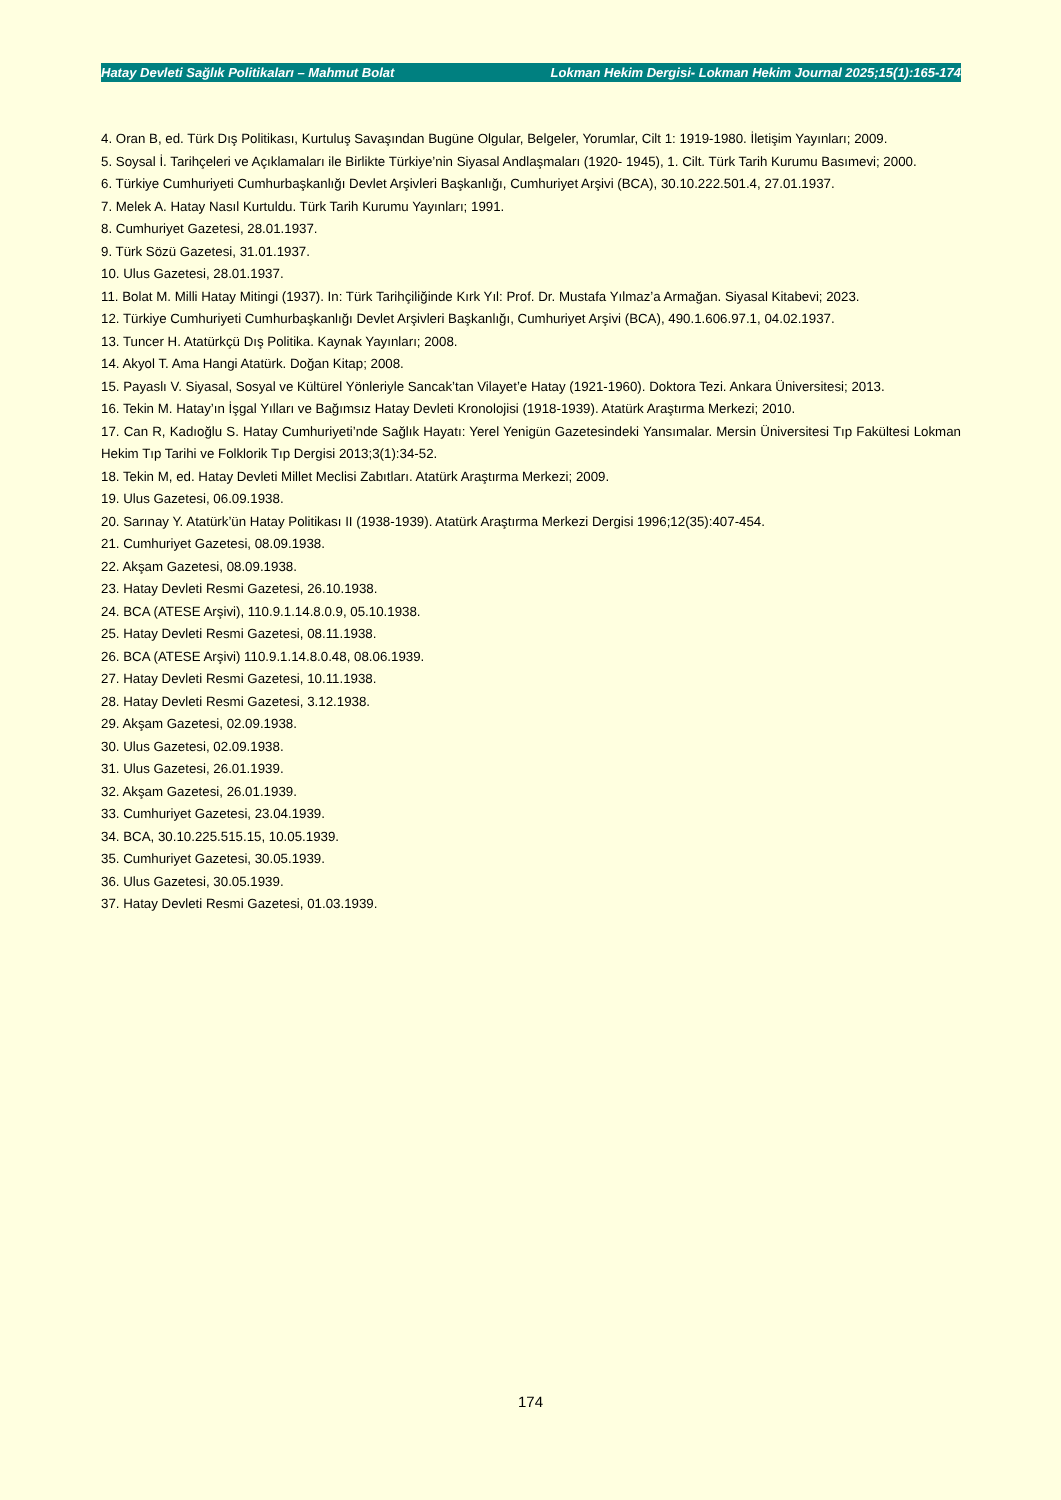Hatay Devleti Sağlık Politikaları – Mahmut Bolat Lokman Hekim Dergisi- Lokman Hekim Journal 2025;15(1):165-174
4. Oran B, ed. Türk Dış Politikası, Kurtuluş Savaşından Bugüne Olgular, Belgeler, Yorumlar, Cilt 1: 1919-1980. İletişim Yayınları; 2009.
5. Soysal İ. Tarihçeleri ve Açıklamaları ile Birlikte Türkiye’nin Siyasal Andlaşmaları (1920- 1945), 1. Cilt. Türk Tarih Kurumu Basımevi; 2000.
6. Türkiye Cumhuriyeti Cumhurbaşkanlığı Devlet Arşivleri Başkanlığı, Cumhuriyet Arşivi (BCA), 30.10.222.501.4, 27.01.1937.
7. Melek A. Hatay Nasıl Kurtuldu. Türk Tarih Kurumu Yayınları; 1991.
8. Cumhuriyet Gazetesi, 28.01.1937.
9. Türk Sözü Gazetesi, 31.01.1937.
10. Ulus Gazetesi, 28.01.1937.
11. Bolat M. Milli Hatay Mitingi (1937). In: Türk Tarihçiliğinde Kırk Yıl: Prof. Dr. Mustafa Yılmaz’a Armağan. Siyasal Kitabevi; 2023.
12. Türkiye Cumhuriyeti Cumhurbaşkanlığı Devlet Arşivleri Başkanlığı, Cumhuriyet Arşivi (BCA), 490.1.606.97.1, 04.02.1937.
13. Tuncer H. Atatürkçü Dış Politika. Kaynak Yayınları; 2008.
14. Akyol T. Ama Hangi Atatürk. Doğan Kitap; 2008.
15. Payaslı V. Siyasal, Sosyal ve Kültürel Yönleriyle Sancak’tan Vilayet’e Hatay (1921-1960). Doktora Tezi. Ankara Üniversitesi; 2013.
16. Tekin M. Hatay’ın İşgal Yılları ve Bağımsız Hatay Devleti Kronolojisi (1918-1939). Atatürk Araştırma Merkezi; 2010.
17. Can R, Kadıoğlu S. Hatay Cumhuriyeti’nde Sağlık Hayatı: Yerel Yenigün Gazetesindeki Yansımalar. Mersin Üniversitesi Tıp Fakültesi Lokman Hekim Tıp Tarihi ve Folklorik Tıp Dergisi 2013;3(1):34-52.
18. Tekin M, ed. Hatay Devleti Millet Meclisi Zabıtları. Atatürk Araştırma Merkezi; 2009.
19. Ulus Gazetesi, 06.09.1938.
20. Sarınay Y. Atatürk’ün Hatay Politikası II (1938-1939). Atatürk Araştırma Merkezi Dergisi 1996;12(35):407-454.
21. Cumhuriyet Gazetesi, 08.09.1938.
22. Akşam Gazetesi, 08.09.1938.
23. Hatay Devleti Resmi Gazetesi, 26.10.1938.
24. BCA (ATESE Arşivi), 110.9.1.14.8.0.9, 05.10.1938.
25. Hatay Devleti Resmi Gazetesi, 08.11.1938.
26. BCA (ATESE Arşivi) 110.9.1.14.8.0.48, 08.06.1939.
27. Hatay Devleti Resmi Gazetesi, 10.11.1938.
28. Hatay Devleti Resmi Gazetesi, 3.12.1938.
29. Akşam Gazetesi, 02.09.1938.
30. Ulus Gazetesi, 02.09.1938.
31. Ulus Gazetesi, 26.01.1939.
32. Akşam Gazetesi, 26.01.1939.
33. Cumhuriyet Gazetesi, 23.04.1939.
34. BCA, 30.10.225.515.15, 10.05.1939.
35. Cumhuriyet Gazetesi, 30.05.1939.
36. Ulus Gazetesi, 30.05.1939.
37. Hatay Devleti Resmi Gazetesi, 01.03.1939.
174